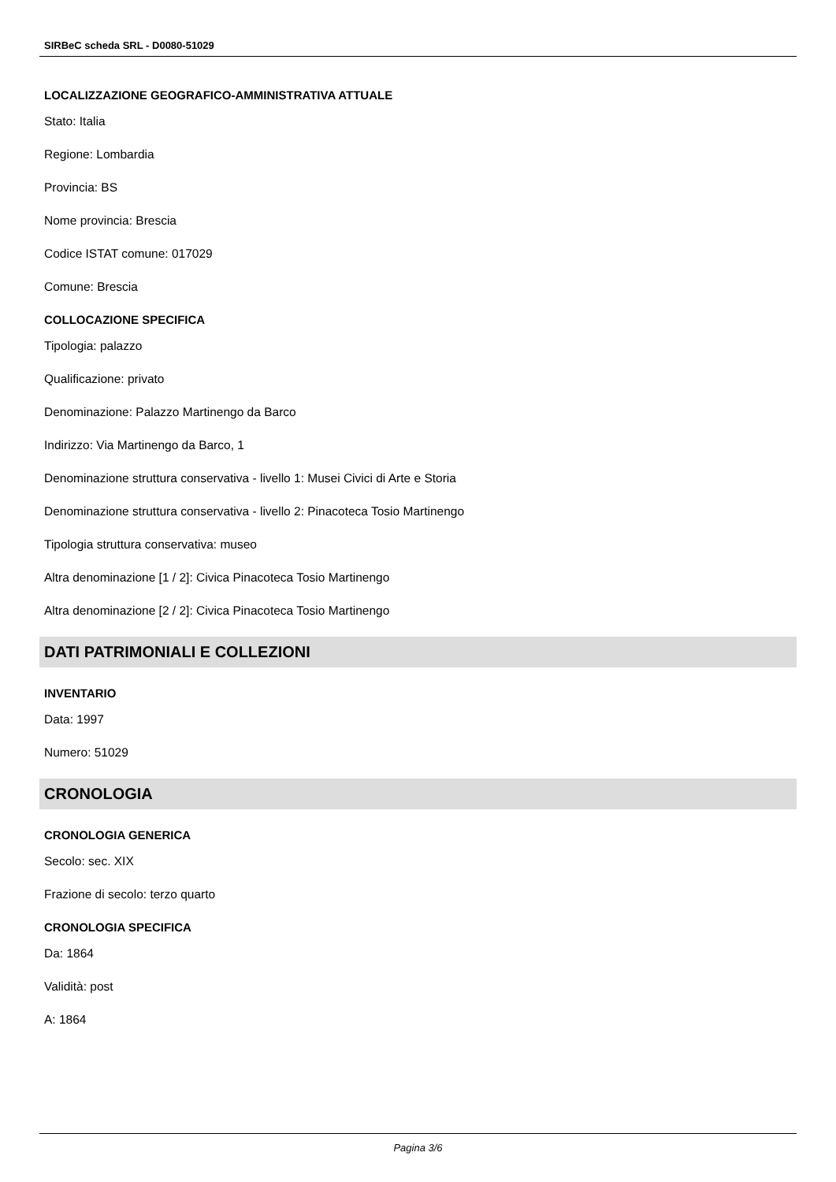SIRBeC scheda SRL - D0080-51029
LOCALIZZAZIONE GEOGRAFICO-AMMINISTRATIVA ATTUALE
Stato: Italia
Regione: Lombardia
Provincia: BS
Nome provincia: Brescia
Codice ISTAT comune: 017029
Comune: Brescia
COLLOCAZIONE SPECIFICA
Tipologia: palazzo
Qualificazione: privato
Denominazione: Palazzo Martinengo da Barco
Indirizzo: Via Martinengo da Barco, 1
Denominazione struttura conservativa - livello 1: Musei Civici di Arte e Storia
Denominazione struttura conservativa - livello 2: Pinacoteca Tosio Martinengo
Tipologia struttura conservativa: museo
Altra denominazione [1 / 2]: Civica Pinacoteca Tosio Martinengo
Altra denominazione [2 / 2]: Civica Pinacoteca Tosio Martinengo
DATI PATRIMONIALI E COLLEZIONI
INVENTARIO
Data: 1997
Numero: 51029
CRONOLOGIA
CRONOLOGIA GENERICA
Secolo: sec. XIX
Frazione di secolo: terzo quarto
CRONOLOGIA SPECIFICA
Da: 1864
Validità: post
A: 1864
Pagina 3/6